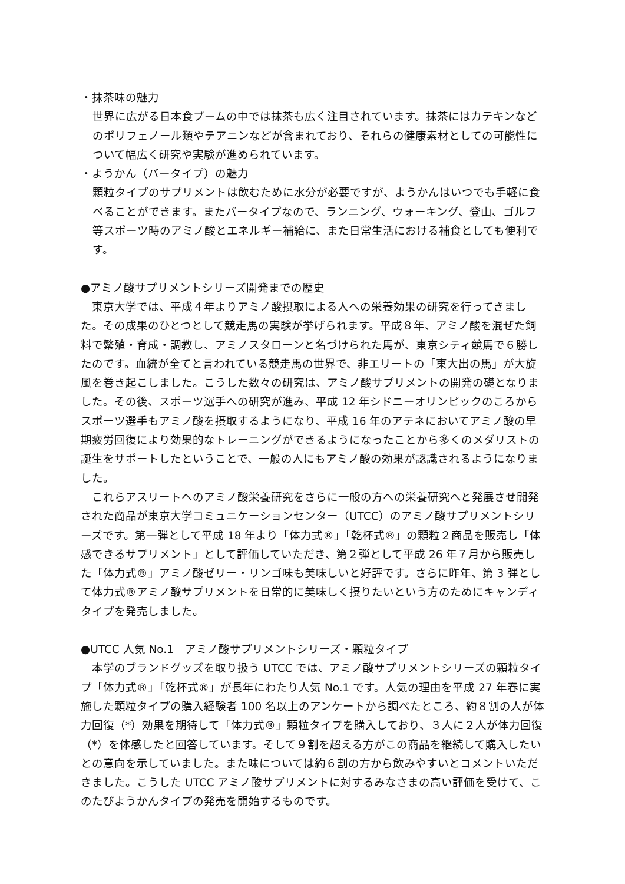・抹茶味の魅力
世界に広がる日本食ブームの中では抹茶も広く注目されています。抹茶にはカテキンなどのポリフェノール類やテアニンなどが含まれており、それらの健康素材としての可能性について幅広く研究や実験が進められています。
・ようかん（バータイプ）の魅力
顆粒タイプのサプリメントは飲むために水分が必要ですが、ようかんはいつでも手軽に食べることができます。またバータイプなので、ランニング、ウォーキング、登山、ゴルフ等スポーツ時のアミノ酸とエネルギー補給に、また日常生活における補食としても便利です。
●アミノ酸サプリメントシリーズ開発までの歴史
　東京大学では、平成４年よりアミノ酸摂取による人への栄養効果の研究を行ってきました。その成果のひとつとして競走馬の実験が挙げられます。平成８年、アミノ酸を混ぜた飼料で繁殖・育成・調教し、アミノスタローンと名づけられた馬が、東京シティ競馬で６勝したのです。血統が全てと言われている競走馬の世界で、非エリートの「東大出の馬」が大旋風を巻き起こしました。こうした数々の研究は、アミノ酸サプリメントの開発の礎となりました。その後、スポーツ選手への研究が進み、平成 12 年シドニーオリンピックのころからスポーツ選手もアミノ酸を摂取するようになり、平成 16 年のアテネにおいてアミノ酸の早期疲労回復により効果的なトレーニングができるようになったことから多くのメダリストの誕生をサポートしたということで、一般の人にもアミノ酸の効果が認識されるようになりました。
　これらアスリートへのアミノ酸栄養研究をさらに一般の方への栄養研究へと発展させ開発された商品が東京大学コミュニケーションセンター（UTCC）のアミノ酸サプリメントシリーズです。第一弾として平成 18 年より「体力式®」「乾杯式®」の顆粒２商品を販売し「体感できるサプリメント」として評価していただき、第２弾として平成 26 年７月から販売した「体力式®」アミノ酸ゼリー・リンゴ味も美味しいと好評です。さらに昨年、第 3 弾として体力式®アミノ酸サプリメントを日常的に美味しく摂りたいという方のためにキャンディタイプを発売しました。
●UTCC 人気 No.1　アミノ酸サプリメントシリーズ・顆粒タイプ
　本学のブランドグッズを取り扱う UTCC では、アミノ酸サプリメントシリーズの顆粒タイプ「体力式®」「乾杯式®」が長年にわたり人気 No.1 です。人気の理由を平成 27 年春に実施した顆粒タイプの購入経験者 100 名以上のアンケートから調べたところ、約８割の人が体力回復（*）効果を期待して「体力式®」顆粒タイプを購入しており、３人に２人が体力回復（*）を体感したと回答しています。そして９割を超える方がこの商品を継続して購入したいとの意向を示していました。また味については約６割の方から飲みやすいとコメントいただきました。こうした UTCC アミノ酸サプリメントに対するみなさまの高い評価を受けて、このたびようかんタイプの発売を開始するものです。